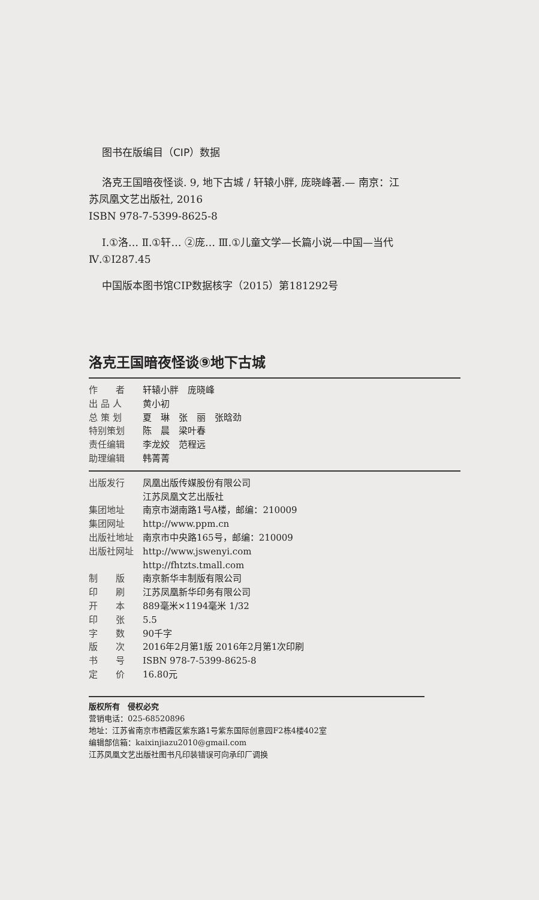图书在版编目（CIP）数据
洛克王国暗夜怪谈. 9, 地下古城 / 轩辕小胖, 庞晓峰著.— 南京：江苏凤凰文艺出版社, 2016
ISBN 978-7-5399-8625-8
Ⅰ.①洛… Ⅱ.①轩… ②庞… Ⅲ.①儿童文学—长篇小说—中国—当代 Ⅳ.①I287.45
中国版本图书馆CIP数据核字（2015）第181292号
洛克王国暗夜怪谈⑨地下古城
| 作 者 | 轩辕小胖 庞晓峰 |
| 出 品 人 | 黄小初 |
| 总 策 划 | 夏 琳 张 丽 张晗劲 |
| 特别策划 | 陈 晨 梁叶春 |
| 责任编辑 | 李龙姣 范程远 |
| 助理编辑 | 韩菁菁 |
| 出版发行 | 凤凰出版传媒股份有限公司 江苏凤凰文艺出版社 |
| 集团地址 | 南京市湖南路1号A楼，邮编：210009 |
| 集团网址 | http://www.ppm.cn |
| 出版社地址 | 南京市中央路165号，邮编：210009 |
| 出版社网址 | http://www.jswenyi.com http://fhtzts.tmall.com |
| 制 版 | 南京新华丰制版有限公司 |
| 印 刷 | 江苏凤凰新华印务有限公司 |
| 开 本 | 889毫米×1194毫米 1/32 |
| 印 张 | 5.5 |
| 字 数 | 90千字 |
| 版 次 | 2016年2月第1版 2016年2月第1次印刷 |
| 书 号 | ISBN 978-7-5399-8625-8 |
| 定 价 | 16.80元 |
版权所有　侵权必究
营销电话：025-68520896
地址：江苏省南京市栖霞区紫东路1号紫东国际创意园F2栋4楼402室
编辑部信箱：kaixinjiazu2010@gmail.com
江苏凤凰文艺出版社图书凡印装错误可向承印厂调换